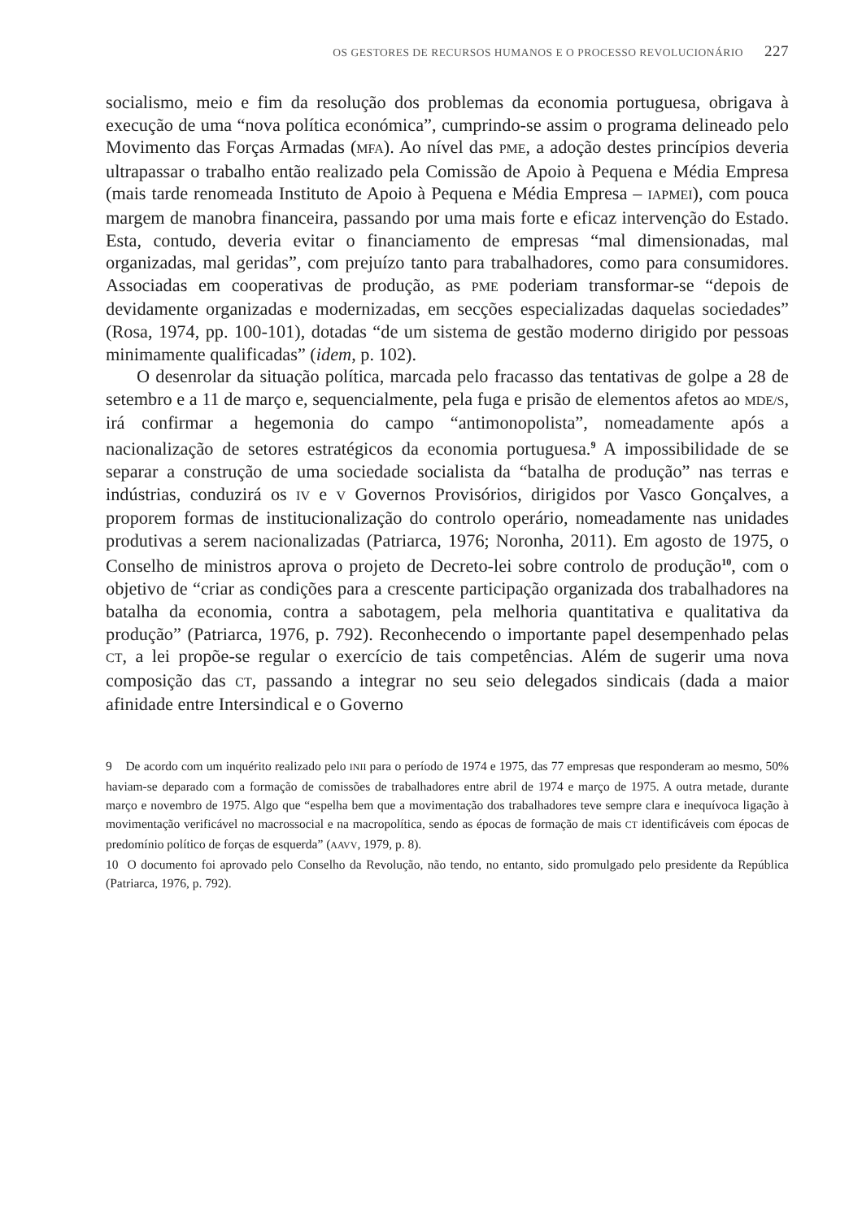OS GESTORES DE RECURSOS HUMANOS E O PROCESSO REVOLUCIONÁRIO 227
socialismo, meio e fim da resolução dos problemas da economia portuguesa, obrigava à execução de uma “nova política económica”, cumprindo-se assim o programa delineado pelo Movimento das Forças Armadas (MFA). Ao nível das PME, a adoção destes princípios deveria ultrapassar o trabalho então realizado pela Comissão de Apoio à Pequena e Média Empresa (mais tarde renomeada Instituto de Apoio à Pequena e Média Empresa – IAPMEI), com pouca margem de manobra financeira, passando por uma mais forte e eficaz intervenção do Estado. Esta, contudo, deveria evitar o financiamento de empresas “mal dimensionadas, mal organizadas, mal geridas”, com prejuízo tanto para trabalhadores, como para consumidores. Associadas em cooperativas de produção, as PME poderiam transformar-se “depois de devidamente organizadas e modernizadas, em secções especializadas daquelas sociedades” (Rosa, 1974, pp. 100-101), dotadas “de um sistema de gestão moderno dirigido por pessoas minimamente qualificadas” (idem, p. 102).
O desenrolar da situação política, marcada pelo fracasso das tentativas de golpe a 28 de setembro e a 11 de março e, sequencialmente, pela fuga e prisão de elementos afetos ao MDE/S, irá confirmar a hegemonia do campo “antimonopolista”, nomeadamente após a nacionalização de setores estratégicos da economia portuguesa.<sup>9</sup> A impossibilidade de se separar a construção de uma sociedade socialista da “batalha de produção” nas terras e indústrias, conduzirá os IV e V Governos Provisórios, dirigidos por Vasco Gonçalves, a proporem formas de institucionalização do controlo operário, nomeadamente nas unidades produtivas a serem nacionalizadas (Patriarca, 1976; Noronha, 2011). Em agosto de 1975, o Conselho de ministros aprova o projeto de Decreto-lei sobre controlo de produção<sup>10</sup>, com o objetivo de “criar as condições para a crescente participação organizada dos trabalhadores na batalha da economia, contra a sabotagem, pela melhoria quantitativa e qualitativa da produção” (Patriarca, 1976, p. 792). Reconhecendo o importante papel desempenhado pelas CT, a lei propõe-se regular o exercício de tais competências. Além de sugerir uma nova composição das CT, passando a integrar no seu seio delegados sindicais (dada a maior afinidade entre Intersindical e o Governo
9 De acordo com um inquérito realizado pelo INII para o período de 1974 e 1975, das 77 empresas que responderam ao mesmo, 50% haviam-se deparado com a formação de comissões de trabalhadores entre abril de 1974 e março de 1975. A outra metade, durante março e novembro de 1975. Algo que “espelha bem que a movimentação dos trabalhadores teve sempre clara e inequívoca ligação à movimentação verificável no macrossocial e na macropolítica, sendo as épocas de formação de mais CT identificáveis com épocas de predomínio político de forças de esquerda” (AAVV, 1979, p. 8).
10 O documento foi aprovado pelo Conselho da Revolução, não tendo, no entanto, sido promulgado pelo presidente da República (Patriarca, 1976, p. 792).